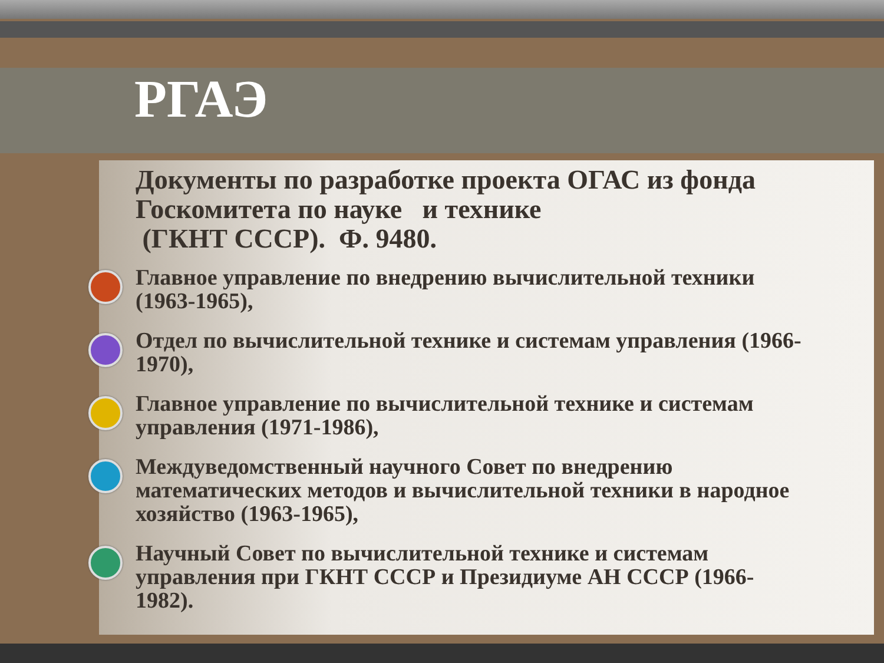РГАЭ
Документы по разработке проекта ОГАС из фонда Госкомитета по науке и технике
(ГКНТ СССР). Ф. 9480.
Главное управление по внедрению вычислительной техники (1963-1965),
Отдел по вычислительной технике и системам управления (1966-1970),
Главное управление по вычислительной технике и системам управления (1971-1986),
Междуведомственный научного Совет по внедрению математических методов и вычислительной техники в народное хозяйство (1963-1965),
Научный Совет по вычислительной технике и системам управления при ГКНТ СССР и Президиуме АН СССР (1966-1982).